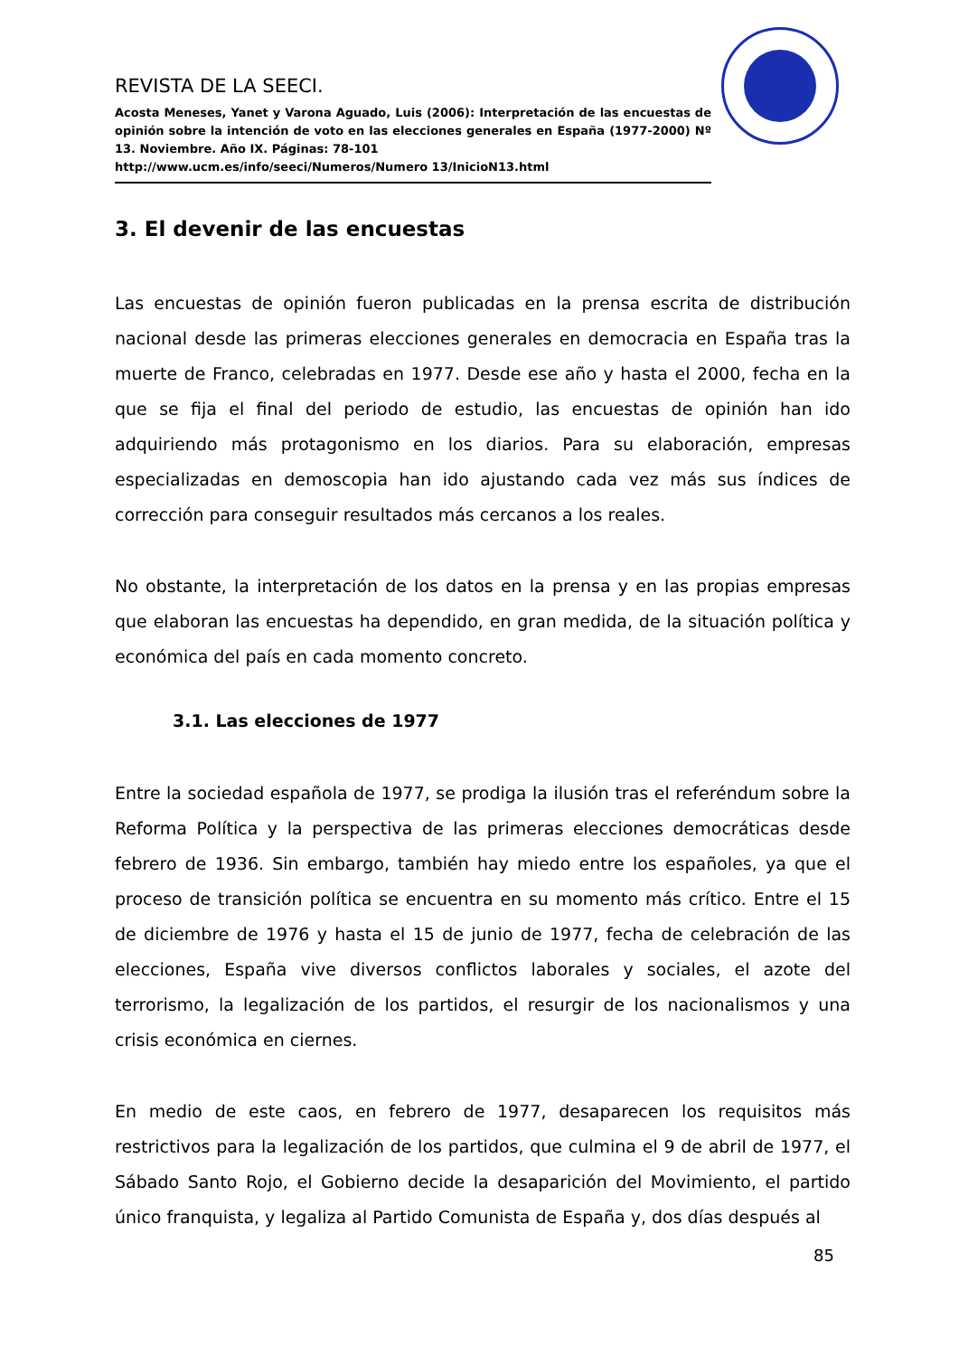REVISTA DE LA SEECI.
Acosta Meneses, Yanet y Varona Aguado, Luis (2006): Interpretación de las encuestas de opinión sobre la intención de voto en las elecciones generales en España (1977-2000) Nº 13. Noviembre. Año IX. Páginas: 78-101
http://www.ucm.es/info/seeci/Numeros/Numero 13/InicioN13.html
3. El devenir de las encuestas
Las encuestas de opinión fueron publicadas en la prensa escrita de distribución nacional desde las primeras elecciones generales en democracia en España tras la muerte de Franco, celebradas en 1977. Desde ese año y hasta el 2000, fecha en la que se fija el final del periodo de estudio, las encuestas de opinión han ido adquiriendo más protagonismo en los diarios. Para su elaboración, empresas especializadas en demoscopia han ido ajustando cada vez más sus índices de corrección para conseguir resultados más cercanos a los reales.
No obstante, la interpretación de los datos en la prensa y en las propias empresas que elaboran las encuestas ha dependido, en gran medida, de la situación política y económica del país en cada momento concreto.
3.1. Las elecciones de 1977
Entre la sociedad española de 1977, se prodiga la ilusión tras el referéndum sobre la Reforma Política y la perspectiva de las primeras elecciones democráticas desde febrero de 1936. Sin embargo, también hay miedo entre los españoles, ya que el proceso de transición política se encuentra en su momento más crítico. Entre el 15 de diciembre de 1976 y hasta el 15 de junio de 1977, fecha de celebración de las elecciones, España vive diversos conflictos laborales y sociales, el azote del terrorismo, la legalización de los partidos, el resurgir de los nacionalismos y una crisis económica en ciernes.
En medio de este caos, en febrero de 1977, desaparecen los requisitos más restrictivos para la legalización de los partidos, que culmina el 9 de abril de 1977, el Sábado Santo Rojo, el Gobierno decide la desaparición del Movimiento, el partido único franquista, y legaliza al Partido Comunista de España y, dos días después al
85